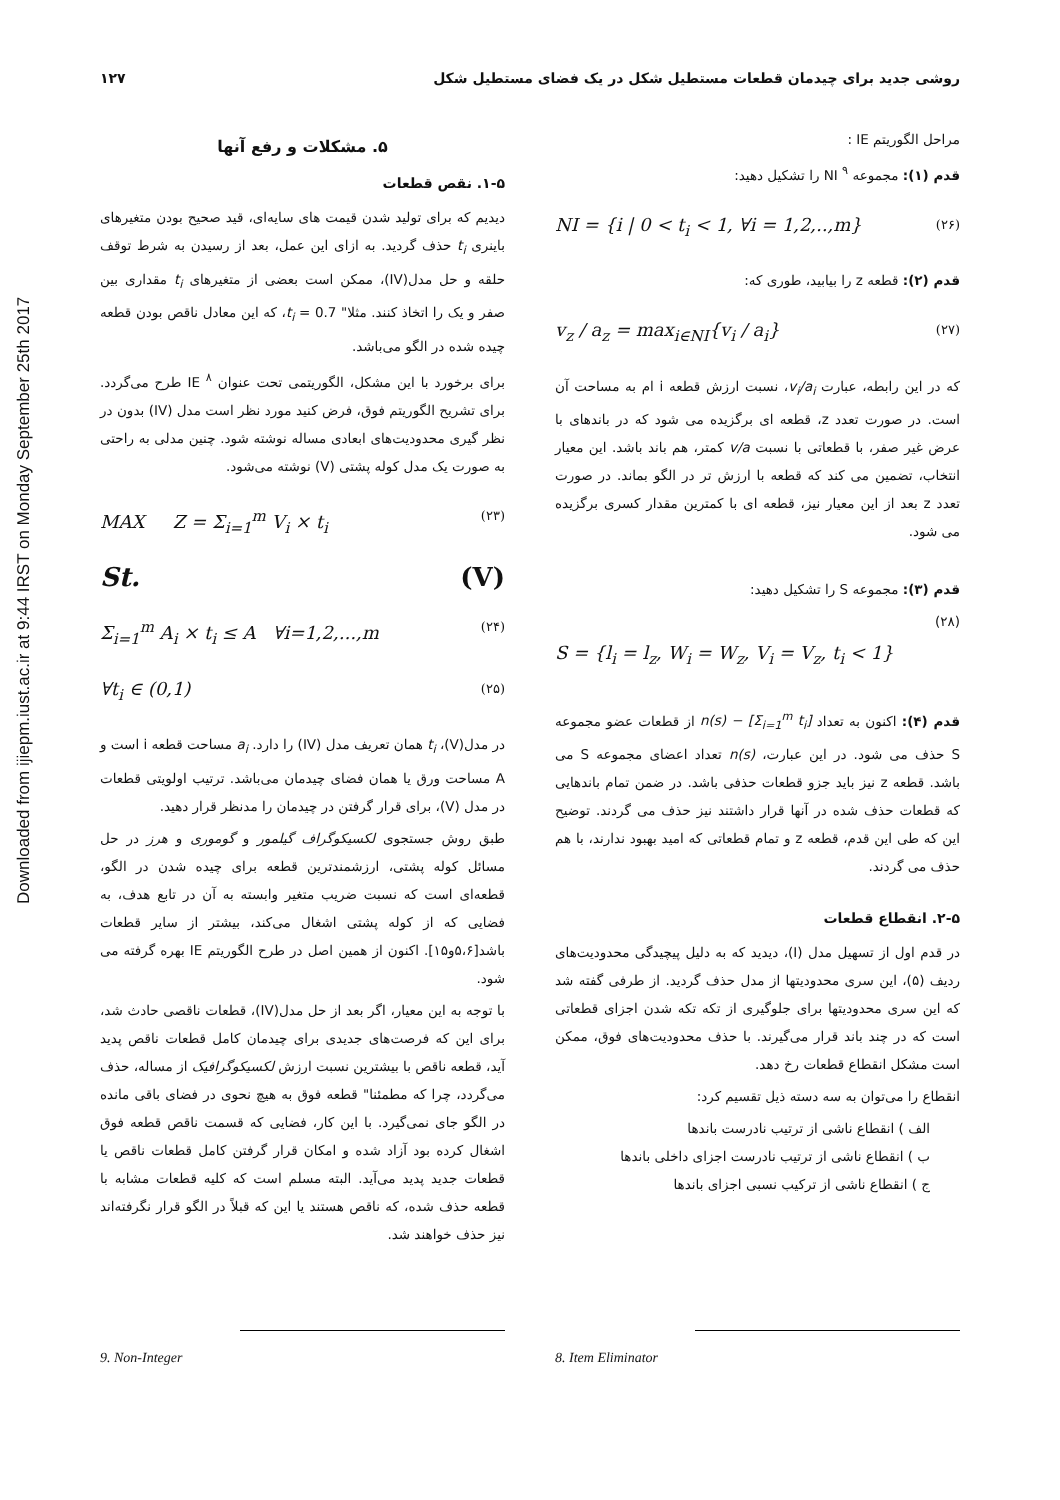Downloaded from ijiepm.iust.ac.ir at 9:44 IRST on Monday September 25th 2017
۱۲۷ روشی جدید برای چیدمان قطعات مستطیل شکل در یک فضای مستطیل شکل
۵. مشکلات و رفع آنها
۱-۵. نقص قطعات
دیدیم که برای تولید شدن قیمت های سایه‌ای، قید صحیح بودن متغیرهای باینری t<sub>i</sub> حذف گردید. به ازای این عمل، بعد از رسیدن به شرط توقف حلقه و حل مدل(IV)، ممکن است بعضی از متغیرهای t<sub>i</sub> مقداری بین صفر و یک را اتخاذ کنند. مثلا" t<sub>i</sub> = 0.7، که این معادل ناقص بودن قطعه چیده شده در الگو می‌باشد.
برای برخورد با این مشکل، الگوریتمی تحت عنوان IE <sup>۸</sup> طرح می‌گردد. برای تشریح الگوریتم فوق، فرض کنید مورد نظر است مدل (IV) بدون در نظر گیری محدودیت‌های ابعادی مساله نوشته شود. چنین مدلی به راحتی به صورت یک مدل کوله پشتی (V) نوشته می‌شود.
MAX Z = Σ<sub>i=1</sub><sup>m</sup> V<sub>i</sub> × t<sub>i</sub> (۲۳)
St. (V)
Σ<sub>i=1</sub><sup>m</sup> A<sub>i</sub> × t<sub>i</sub> ≤ A ∀i=1,2,...,m (۲۴)
∀t<sub>i</sub> ∈ (0,1) (۲۵)
در مدل(V)، t<sub>i</sub> همان تعریف مدل (IV) را دارد. a<sub>i</sub> مساحت قطعه i است و A مساحت ورق یا همان فضای چیدمان می‌باشد. ترتیب اولویتی قطعات در مدل (V)، برای قرار گرفتن در چیدمان را مدنظر قرار دهید.
طبق روش جستجوی لکسیکوگراف گیلمور و گوموری و هرز در حل مسائل کوله پشتی، ارزشمندترین قطعه برای چیده شدن در الگو، قطعه‌ای است که نسبت ضریب متغیر وابسته به آن در تابع هدف، به فضایی که از کوله پشتی اشغال می‌کند، بیشتر از سایر قطعات باشد[۵،۶و۱۵]. اکنون از همین اصل در طرح الگوریتم IE بهره گرفته می شود.
با توجه به این معیار، اگر بعد از حل مدل(IV)، قطعات ناقصی حادث شد، برای این که فرصت‌های جدیدی برای چیدمان کامل قطعات ناقص پدید آید، قطعه ناقص با بیشترین نسبت ارزش لکسیکوگرافیک از مساله، حذف می‌گردد، چرا که مطمئنا" قطعه فوق به هیچ نحوی در فضای باقی مانده در الگو جای نمی‌گیرد. با این کار، فضایی که قسمت ناقص قطعه فوق اشغال کرده بود آزاد شده و امکان قرار گرفتن کامل قطعات ناقص یا قطعات جدید پدید می‌آید. البته مسلم است که کلیه قطعات مشابه با قطعه حذف شده، که ناقص هستند یا این که قبلاً در الگو قرار نگرفته‌اند نیز حذف خواهند شد.
مراحل الگوریتم IE :
قدم (۱): مجموعه NI <sup>۹</sup> را تشکیل دهید:
NI = {i | 0 < t<sub>i</sub> < 1, ∀i = 1,2,..,m} (۲۶)
قدم (۲): قطعه z را بیابید، طوری که:
v<sub>z</sub> / a<sub>z</sub> = max<sub>i∈NI</sub>{v<sub>i</sub> / a<sub>i</sub>} (۲۷)
که در این رابطه، عبارت v<sub>i</sub>/a<sub>i</sub>، نسبت ارزش قطعه i ام به مساحت آن است. در صورت تعدد z، قطعه ای برگزیده می شود که در باندهای با عرض غیر صفر، با قطعاتی با نسبت v/a کمتر، هم باند باشد. این معیار انتخاب، تضمین می کند که قطعه با ارزش تر در الگو بماند. در صورت تعدد z بعد از این معیار نیز، قطعه ای با کمترین مقدار کسری برگزیده می شود.
قدم (۳): مجموعه S را تشکیل دهید:
(۲۸)
S = {l<sub>i</sub> = l<sub>z</sub>, W<sub>i</sub> = W<sub>z</sub>, V<sub>i</sub> = V<sub>z</sub>, t<sub>i</sub> < 1}
قدم (۴): اکنون به تعداد n(s) − [Σ<sub>i=1</sub><sup>m</sup> t<sub>i</sub>] از قطعات عضو مجموعه S حذف می شود. در این عبارت، n(s) تعداد اعضای مجموعه S می باشد. قطعه z نیز باید جزو قطعات حذفی باشد. در ضمن تمام باندهایی که قطعات حذف شده در آنها قرار داشتند نیز حذف می گردند. توضیح این که طی این قدم، قطعه z و تمام قطعاتی که امید بهبود ندارند، با هم حذف می گردند.
۲-۵. انقطاع قطعات
در قدم اول از تسهیل مدل (I)، دیدید که به دلیل پیچیدگی محدودیت‌های ردیف (۵)، این سری محدودیتها از مدل حذف گردید. از طرفی گفته شد که این سری محدودیتها برای جلوگیری از تکه تکه شدن اجزای قطعاتی است که در چند باند قرار می‌گیرند. با حذف محدودیت‌های فوق، ممکن است مشکل انقطاع قطعات رخ دهد.
انقطاع را می‌توان به سه دسته ذیل تقسیم کرد:
الف ) انقطاع ناشی از ترتیب نادرست باندها
ب ) انقطاع ناشی از ترتیب نادرست اجزای داخلی باندها
ج ) انقطاع ناشی از ترکیب نسبی اجزای باندها
9. Non-Integer 8. Item Eliminator